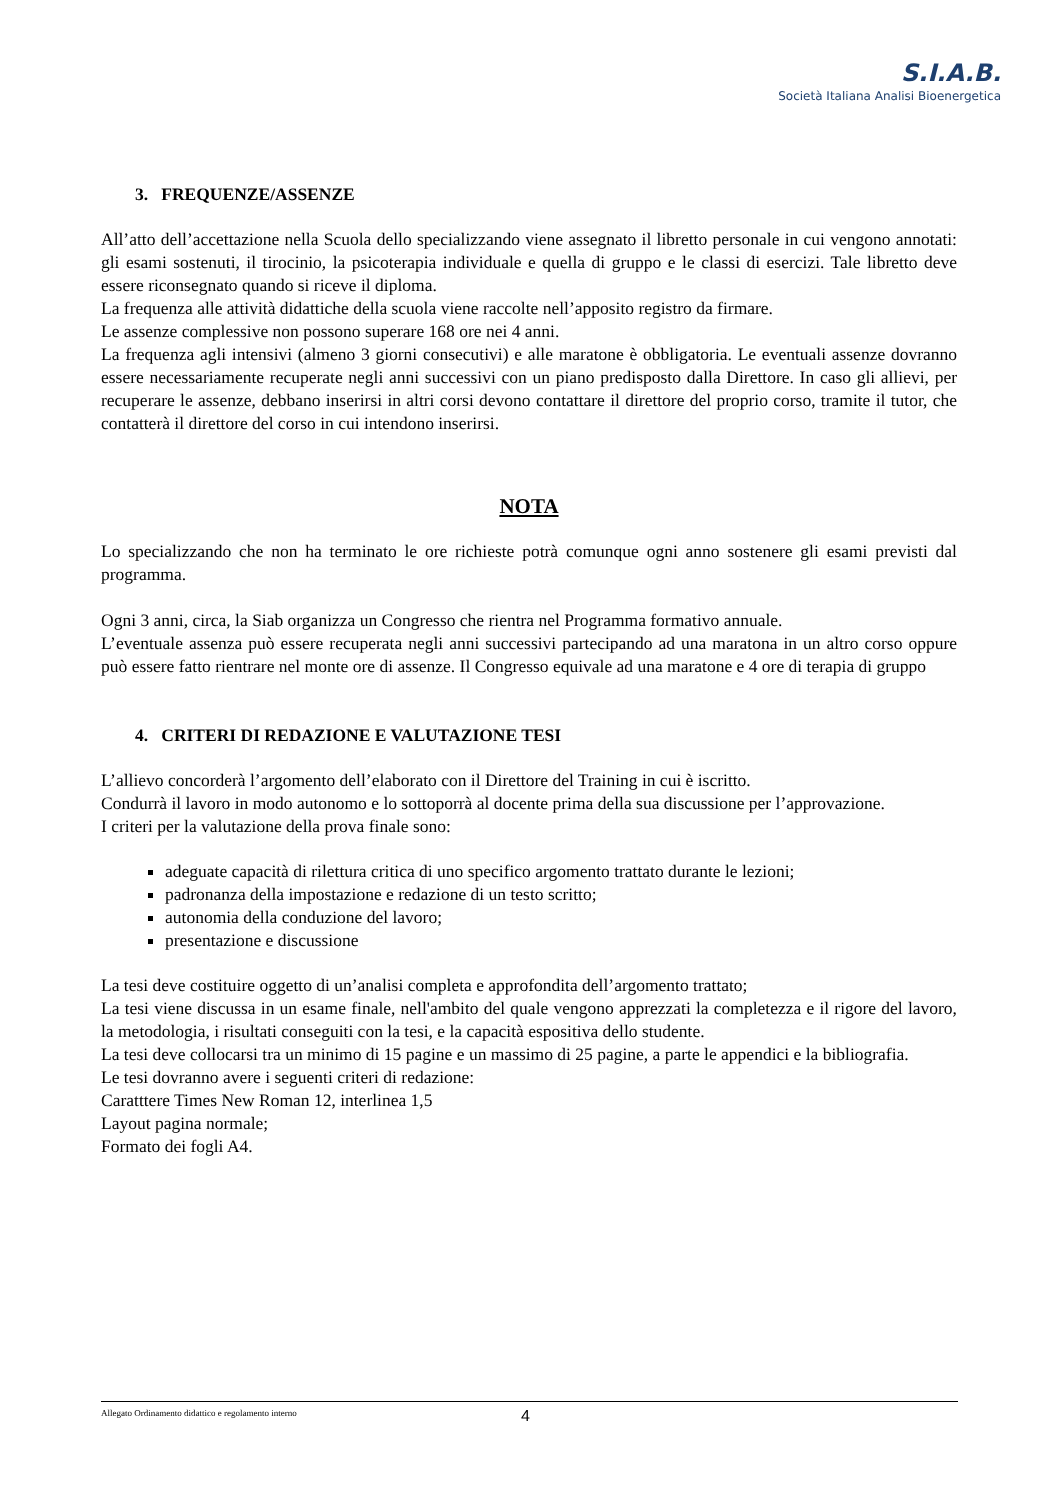S.I.A.B.
Società Italiana Analisi Bioenergetica
3. FREQUENZE/ASSENZE
All’atto dell’accettazione nella Scuola dello specializzando viene assegnato il libretto personale in cui vengono annotati: gli esami sostenuti, il tirocinio, la psicoterapia individuale e quella di gruppo e le classi di esercizi. Tale libretto deve essere riconsegnato quando si riceve il diploma.
La frequenza alle attività didattiche della scuola viene raccolte nell’apposito registro da firmare.
Le assenze complessive non possono superare 168 ore nei 4 anni.
La frequenza agli intensivi (almeno 3 giorni consecutivi) e alle maratone è obbligatoria. Le eventuali assenze dovranno essere necessariamente recuperate negli anni successivi con un piano predisposto dalla Direttore. In caso gli allievi, per recuperare le assenze, debbano inserirsi in altri corsi devono contattare il direttore del proprio corso, tramite il tutor, che contatterà il direttore del corso in cui intendono inserirsi.
NOTA
Lo specializzando che non ha terminato le ore richieste potrà comunque ogni anno sostenere gli esami previsti dal programma.
Ogni 3 anni, circa, la Siab organizza un Congresso che rientra nel Programma formativo annuale.
L’eventuale assenza può essere recuperata negli anni successivi partecipando ad una maratona in un altro corso oppure può essere fatto rientrare nel monte ore di assenze. Il Congresso equivale ad una maratone e 4 ore di terapia di gruppo
4. CRITERI DI REDAZIONE E VALUTAZIONE TESI
L’allievo concorderà l’argomento dell’elaborato con il Direttore del Training in cui è iscritto.
Condurrà il lavoro in modo autonomo e lo sottoporrà al docente prima della sua discussione per l’approvazione.
I criteri per la valutazione della prova finale sono:
adeguate capacità di rilettura critica di uno specifico argomento trattato durante le lezioni;
padronanza della impostazione e redazione di un testo scritto;
autonomia della conduzione del lavoro;
presentazione e discussione
La tesi deve costituire oggetto di un’analisi completa e approfondita dell’argomento trattato;
La tesi viene discussa in un esame finale, nell'ambito del quale vengono apprezzati la completezza e il rigore del lavoro, la metodologia, i risultati conseguiti con la tesi, e la capacità espositiva dello studente.
La tesi deve collocarsi tra un minimo di 15 pagine e un massimo di 25 pagine, a parte le appendici e la bibliografia.
Le tesi dovranno avere i seguenti criteri di redazione:
Caratttere Times New Roman 12, interlinea 1,5
Layout pagina normale;
Formato dei fogli A4.
Allegato Ordinamento didattico e regolamento interno 4